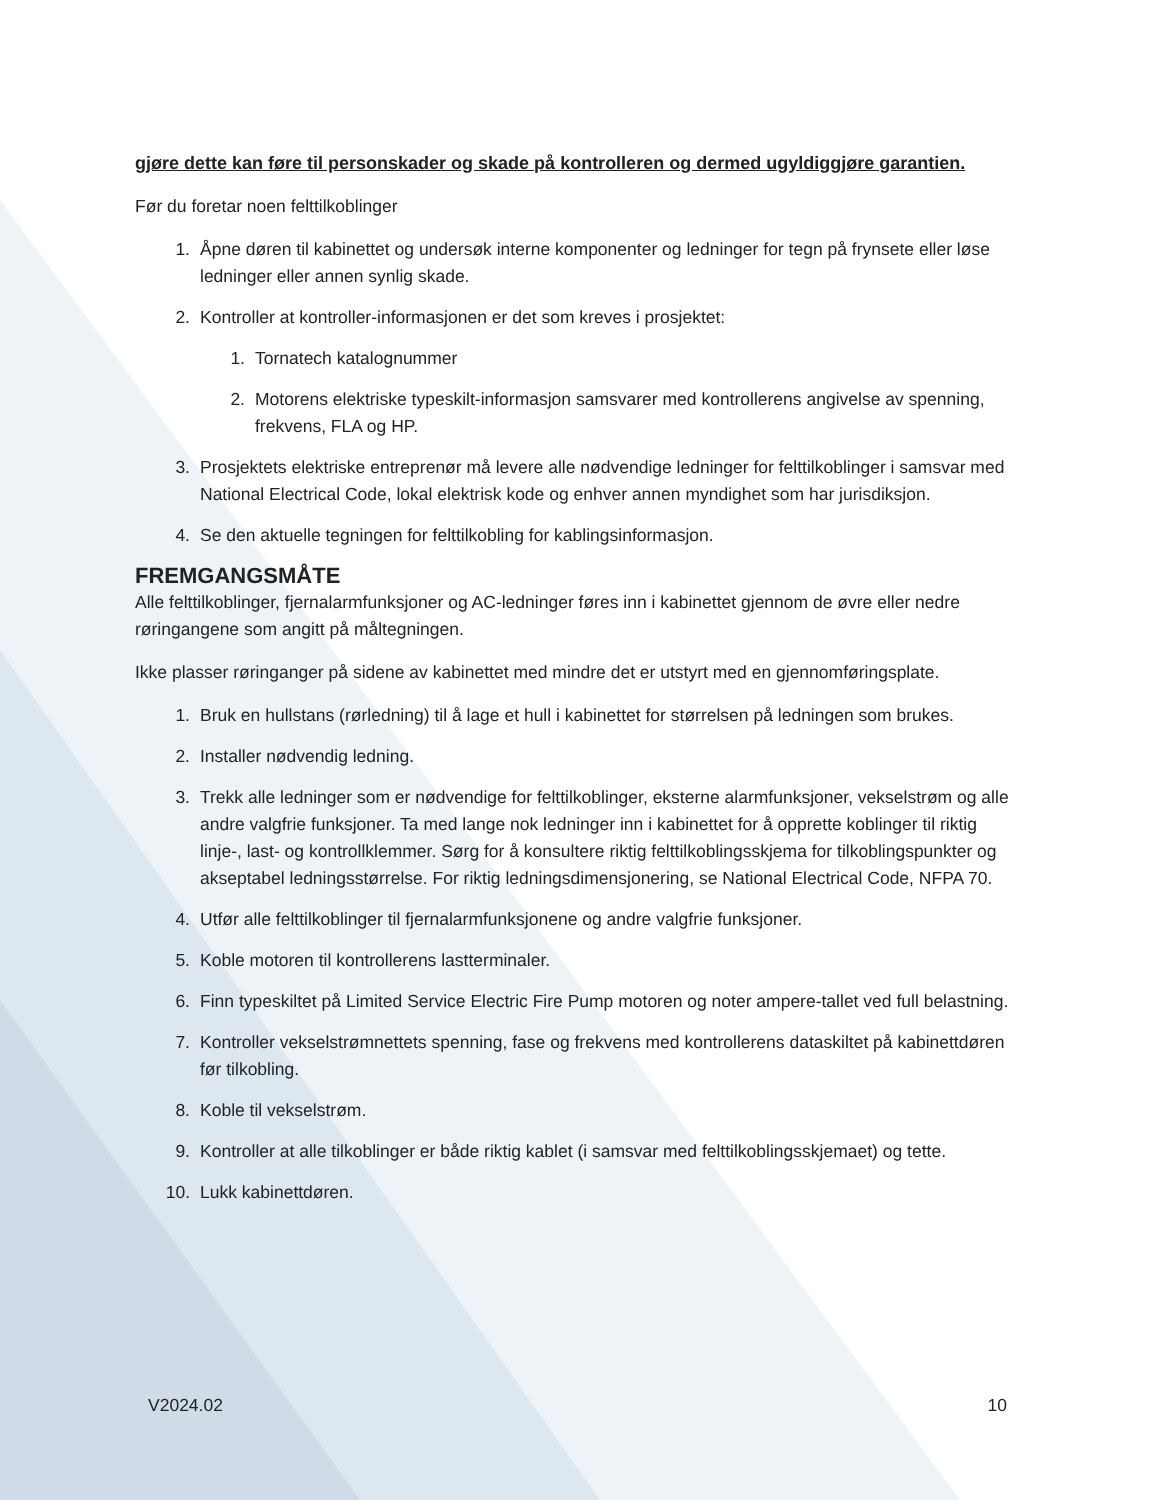gjøre dette kan føre til personskader og skade på kontrolleren og dermed ugyldiggjøre garantien.
Før du foretar noen felttilkoblinger
1. Åpne døren til kabinettet og undersøk interne komponenter og ledninger for tegn på frynsete eller løse ledninger eller annen synlig skade.
2. Kontroller at kontroller-informasjonen er det som kreves i prosjektet:
1. Tornatech katalognummer
2. Motorens elektriske typeskilt-informasjon samsvarer med kontrollerens angivelse av spenning, frekvens, FLA og HP.
3. Prosjektets elektriske entreprenør må levere alle nødvendige ledninger for felttilkoblinger i samsvar med National Electrical Code, lokal elektrisk kode og enhver annen myndighet som har jurisdiksjon.
4. Se den aktuelle tegningen for felttilkobling for kablingsinformasjon.
FREMGANGSMÅTE
Alle felttilkoblinger, fjernalarmfunksjoner og AC-ledninger føres inn i kabinettet gjennom de øvre eller nedre røringangene som angitt på måltegningen.
Ikke plasser røringanger på sidene av kabinettet med mindre det er utstyrt med en gjennomføringsplate.
1. Bruk en hullstans (rørledning) til å lage et hull i kabinettet for størrelsen på ledningen som brukes.
2. Installer nødvendig ledning.
3. Trekk alle ledninger som er nødvendige for felttilkoblinger, eksterne alarmfunksjoner, vekselstrøm og alle andre valgfrie funksjoner. Ta med lange nok ledninger inn i kabinettet for å opprette koblinger til riktig linje-, last- og kontrollklemmer. Sørg for å konsultere riktig felttilkoblingsskjema for tilkoblingspunkter og akseptabel ledningsstørrelse. For riktig ledningsdimensjonering, se National Electrical Code, NFPA 70.
4. Utfør alle felttilkoblinger til fjernalarmfunksjonene og andre valgfrie funksjoner.
5. Koble motoren til kontrollerens lastterminaler.
6. Finn typeskiltet på Limited Service Electric Fire Pump motoren og noter ampere-tallet ved full belastning.
7. Kontroller vekselstrømnettets spenning, fase og frekvens med kontrollerens dataskiltet på kabinettdøren før tilkobling.
8. Koble til vekselstrøm.
9. Kontroller at alle tilkoblinger er både riktig kablet (i samsvar med felttilkoblingsskjemaet) og tette.
10. Lukk kabinettdøren.
V2024.02 10